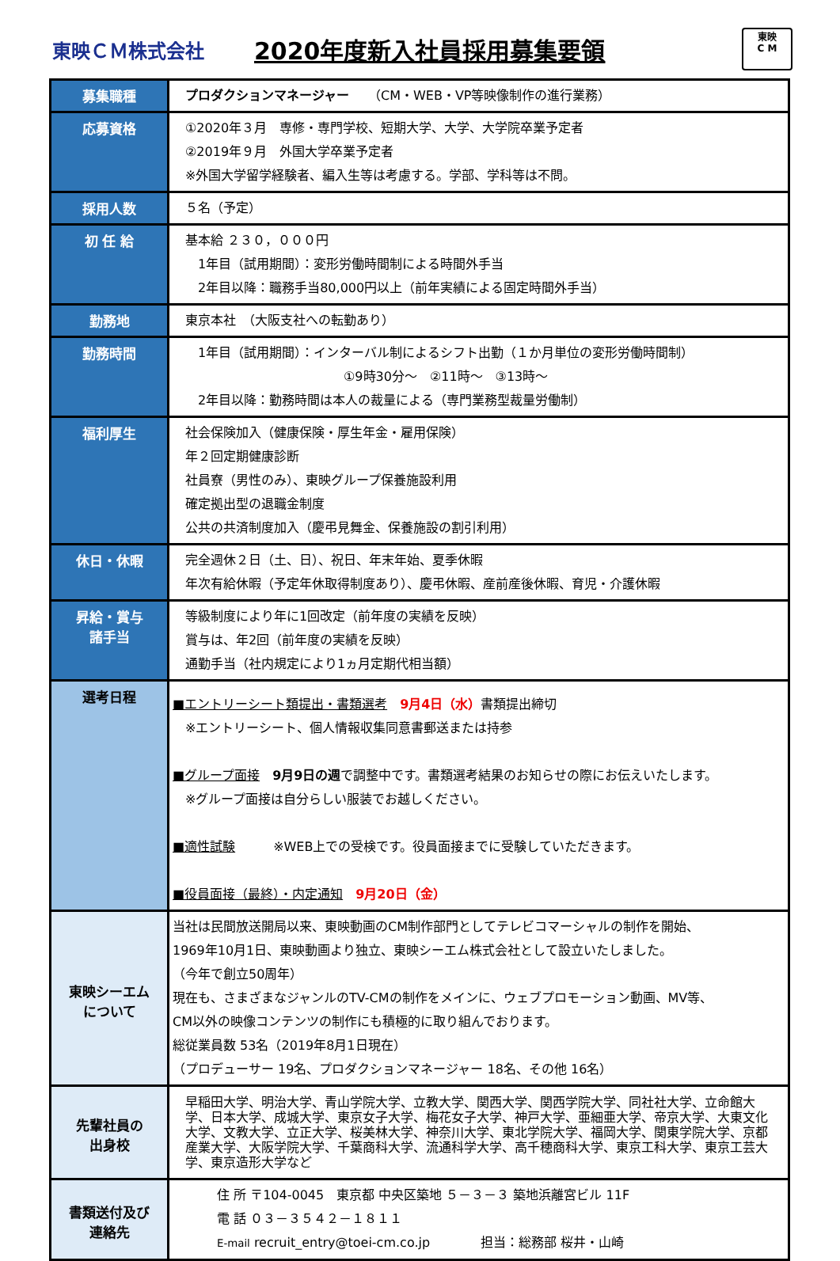東映ＣＭ株式会社
2020年度新入社員採用募集要領
東映
C M
| 募集職種 | プロダクションマネージャー （CM・WEB・VP等映像制作の進行業務） |
| 応募資格 | ①2020年３月 専修・専門学校、短期大学、大学、大学院卒業予定者 ②2019年９月 外国大学卒業予定者 ※外国大学留学経験者、編入生等は考慮する。学部、学科等は不問。 |
| 採用人数 | ５名（予定） |
| 初 任 給 | 基本給 ２３０，０００円 1年目（試用期間）：変形労働時間制による時間外手当 2年目以降：職務手当80,000円以上（前年実績による固定時間外手当） |
| 勤務地 | 東京本社 （大阪支社への転勤あり） |
| 勤務時間 | 1年目（試用期間）：インターバル制によるシフト出勤（１か月単位の変形労働時間制） ①9時30分～ ②11時～ ③13時～ 2年目以降：勤務時間は本人の裁量による（専門業務型裁量労働制） |
| 福利厚生 | 社会保険加入（健康保険・厚生年金・雇用保険） 年２回定期健康診断 社員寮（男性のみ）、東映グループ保養施設利用 確定拠出型の退職金制度 公共の共済制度加入（慶弔見舞金、保養施設の割引利用） |
| 休日・休暇 | 完全週休２日（土、日）、祝日、年末年始、夏季休暇 年次有給休暇（予定年休取得制度あり）、慶弔休暇、産前産後休暇、育児・介護休暇 |
| 昇給・賞与 諸手当 | 等級制度により年に1回改定（前年度の実績を反映） 賞与は、年2回（前年度の実績を反映） 通勤手当（社内規定により1ヵ月定期代相当額） |
| 選考日程 | ■エントリーシート類提出・書類選考 9月4日（水） 書類提出締切 ※エントリーシート、個人情報収集同意書郵送または持参 ■グループ面接 9月9日の週 で調整中です。書類選考結果のお知らせの際にお伝えいたします。 ※グループ面接は自分らしい服装でお越しください。 ■適性試験 ※WEB上での受検です。役員面接までに受験していただきます。 ■役員面接（最終）・内定通知 9月20日（金） |
| 東映シーエム について | 当社は民間放送開局以来、東映動画のCM制作部門としてテレビコマーシャルの制作を開始、 1969年10月1日、東映動画より独立、東映シーエム株式会社として設立いたしました。 （今年で創立50周年） 現在も、さまざまなジャンルのTV-CMの制作をメインに、ウェブプロモーション動画、MV等、 CM以外の映像コンテンツの制作にも積極的に取り組んでおります。 総従業員数 53名（2019年8月1日現在） （プロデューサー 19名、プロダクションマネージャー 18名、その他 16名） |
| 先輩社員の 出身校 | 早稲田大学、明治大学、青山学院大学、立教大学、関西大学、関西学院大学、同社社大学、立命館大学、日本大学、成城大学、東京女子大学、梅花女子大学、神戸大学、亜細亜大学、帝京大学、大東文化大学、文教大学、立正大学、桜美林大学、神奈川大学、東北学院大学、福岡大学、関東学院大学、京都産業大学、大阪学院大学、千葉商科大学、流通科学大学、高千穂商科大学、東京工科大学、東京工芸大学、東京造形大学など |
| 書類送付及び 連絡先 | 住 所 〒104-0045 東京都 中央区築地 ５－３－３ 築地浜離宮ビル 11F 電 話 ０３－３５４２－１８１１ E-mail recruit_entry@toei-cm.co.jp 担当：総務部 桜井・山崎 |